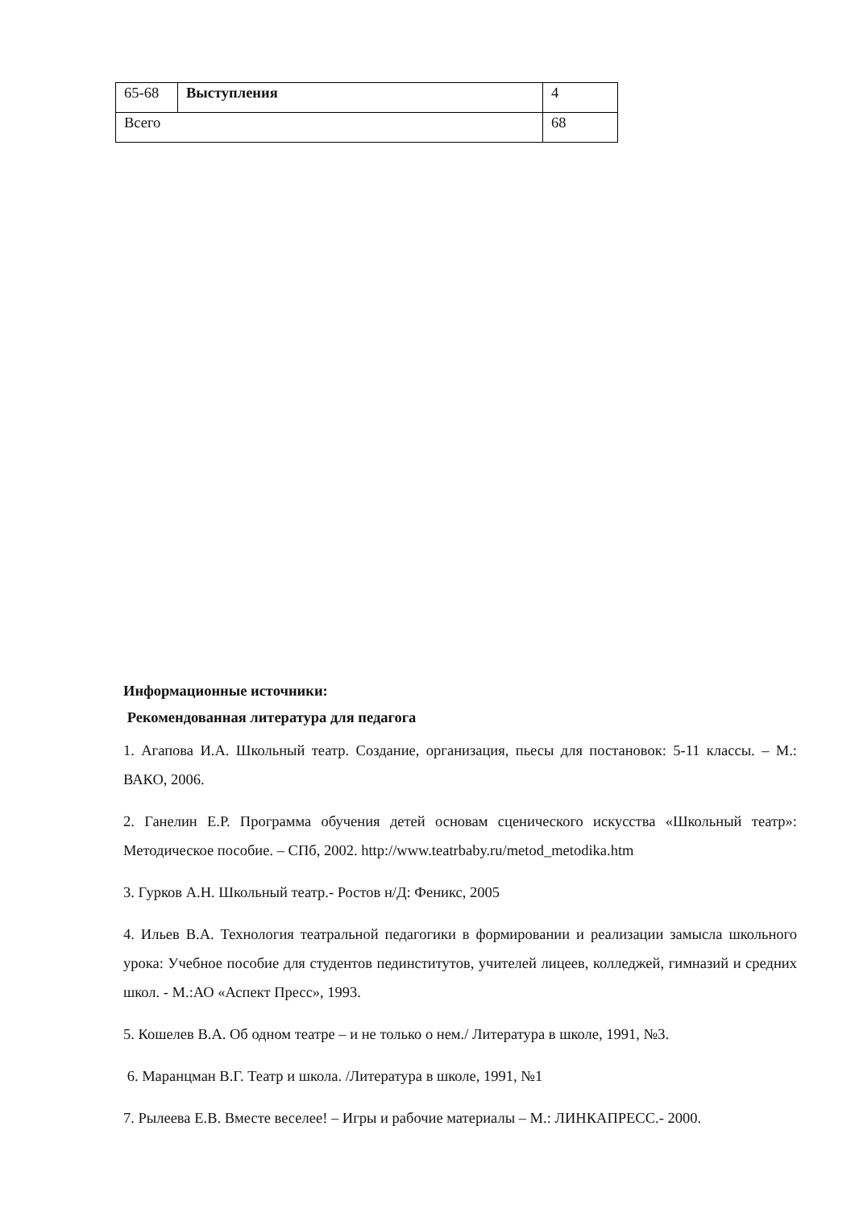| 65-68 | Выступления | 4 |
| Всего | | 68 |
Информационные источники:
Рекомендованная литература для педагога
1. Агапова И.А. Школьный театр. Создание, организация, пьесы для постановок: 5-11 классы. – М.: ВАКО, 2006.
2. Ганелин Е.Р. Программа обучения детей основам сценического искусства «Школьный театр»: Методическое пособие. – СПб, 2002. http://www.teatrbaby.ru/metod_metodika.htm
3. Гурков А.Н. Школьный театр.- Ростов н/Д: Феникс, 2005
4. Ильев В.А. Технология театральной педагогики в формировании и реализации замысла школьного урока: Учебное пособие для студентов пединститутов, учителей лицеев, колледжей, гимназий и средних школ. - М.:АО «Аспект Пресс», 1993.
5. Кошелев В.А. Об одном театре – и не только о нем./ Литература в школе, 1991, №3.
6. Маранцман В.Г. Театр и школа. /Литература в школе, 1991, №1
7. Рылеева Е.В. Вместе веселее! – Игры и рабочие материалы – М.: ЛИНКАПРЕСС.- 2000.